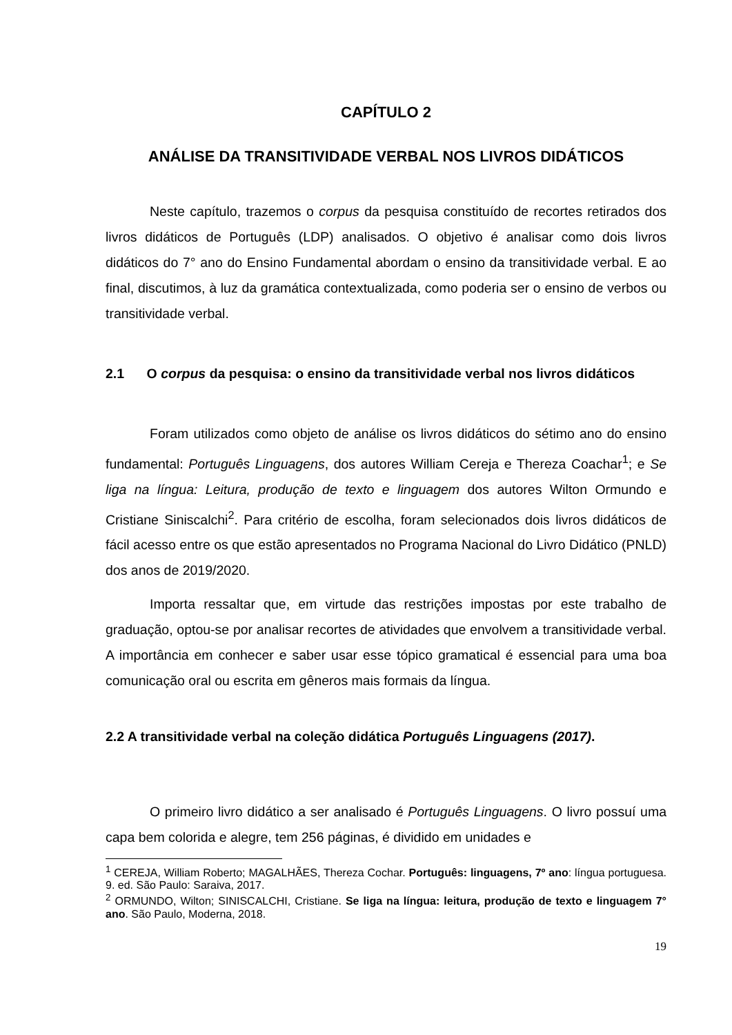CAPÍTULO 2
ANÁLISE DA TRANSITIVIDADE VERBAL NOS LIVROS DIDÁTICOS
Neste capítulo, trazemos o corpus da pesquisa constituído de recortes retirados dos livros didáticos de Português (LDP) analisados. O objetivo é analisar como dois livros didáticos do 7° ano do Ensino Fundamental abordam o ensino da transitividade verbal. E ao final, discutimos, à luz da gramática contextualizada, como poderia ser o ensino de verbos ou transitividade verbal.
2.1 O corpus da pesquisa: o ensino da transitividade verbal nos livros didáticos
Foram utilizados como objeto de análise os livros didáticos do sétimo ano do ensino fundamental: Português Linguagens, dos autores William Cereja e Thereza Coachar<sup>1</sup>; e Se liga na língua: Leitura, produção de texto e linguagem dos autores Wilton Ormundo e Cristiane Siniscalchi<sup>2</sup>. Para critério de escolha, foram selecionados dois livros didáticos de fácil acesso entre os que estão apresentados no Programa Nacional do Livro Didático (PNLD) dos anos de 2019/2020.
Importa ressaltar que, em virtude das restrições impostas por este trabalho de graduação, optou-se por analisar recortes de atividades que envolvem a transitividade verbal. A importância em conhecer e saber usar esse tópico gramatical é essencial para uma boa comunicação oral ou escrita em gêneros mais formais da língua.
2.2 A transitividade verbal na coleção didática Português Linguagens (2017).
O primeiro livro didático a ser analisado é Português Linguagens. O livro possuí uma capa bem colorida e alegre, tem 256 páginas, é dividido em unidades e
<sup>1</sup> CEREJA, William Roberto; MAGALHÃES, Thereza Cochar. Português: linguagens, 7º ano: língua portuguesa. 9. ed. São Paulo: Saraiva, 2017.
<sup>2</sup> ORMUNDO, Wilton; SINISCALCHI, Cristiane. Se liga na língua: leitura, produção de texto e linguagem 7° ano. São Paulo, Moderna, 2018.
19